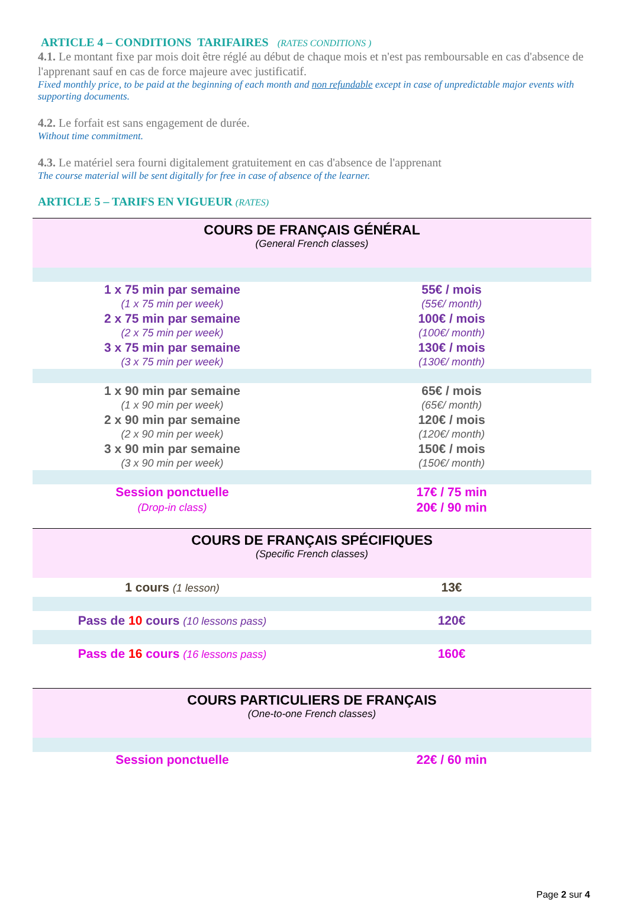ARTICLE 4 – CONDITIONS TARIFAIRES (RATES CONDITIONS )
4.1. Le montant fixe par mois doit être réglé au début de chaque mois et n'est pas remboursable en cas d'absence de l'apprenant sauf en cas de force majeure avec justificatif.
Fixed monthly price, to be paid at the beginning of each month and non refundable except in case of unpredictable major events with supporting documents.
4.2. Le forfait est sans engagement de durée.
Without time commitment.
4.3. Le matériel sera fourni digitalement gratuitement en cas d'absence de l'apprenant
The course material will be sent digitally for free in case of absence of the learner.
ARTICLE 5 – TARIFS EN VIGUEUR (RATES)
| COURS DE FRANÇAIS GÉNÉRAL (General French classes) | |
| 1 x 75 min par semaine | 55€ / mois |
| (1 x 75 min per week) | (55€/ month) |
| 2 x 75 min par semaine | 100€ / mois |
| (2 x 75 min per week) | (100€/ month) |
| 3 x 75 min par semaine | 130€ / mois |
| (3 x 75 min per week) | (130€/ month) |
| 1 x 90 min par semaine | 65€ / mois |
| (1 x 90 min per week) | (65€/ month) |
| 2 x 90 min par semaine | 120€ / mois |
| (2 x 90 min per week) | (120€/ month) |
| 3 x 90 min par semaine | 150€ / mois |
| (3 x 90 min per week) | (150€/ month) |
| Session ponctuelle | 17€ / 75 min |
| (Drop-in class) | 20€ / 90 min |
| COURS DE FRANÇAIS SPÉCIFIQUES (Specific French classes) | |
| 1 cours (1 lesson) | 13€ |
| Pass de 10 cours (10 lessons pass) | 120€ |
| Pass de 16 cours (16 lessons pass) | 160€ |
| COURS PARTICULIERS DE FRANÇAIS (One-to-one French classes) | |
| Session ponctuelle | 22€ / 60 min |
Page 2 sur 4